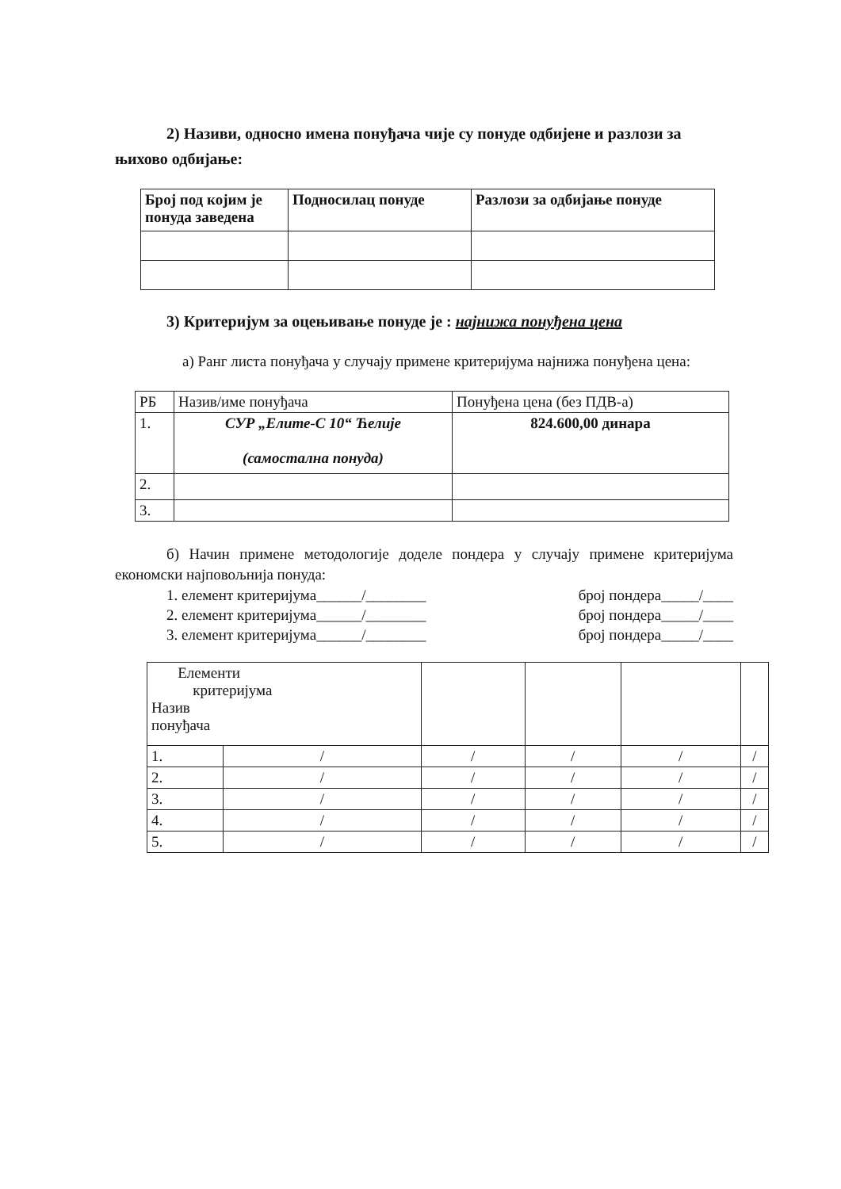2) Називи, односно имена понуђача чије су понуде одбијене и разлози за њихово одбијање:
| Број под којим је понуда заведена | Подносилац понуде | Разлози за одбијање понуде |
| --- | --- | --- |
3) Критеријум за оцењивање понуде је : најнижа понуђена цена
а) Ранг листа понуђача у случају примене критеријума најнижа понуђена цена:
| РБ | Назив/име понуђача | Понуђена цена (без ПДВ-а) |
| 1. | СУР „Елите-С 10“ Ћелије (самостална понуда) | 824.600,00 динара |
| 2. | | |
| 3. | | |
б) Начин примене методологије доделе пондера у случају примене критеријума економски најповољнија понуда:
1. елемент критеријума______/________
2. елемент критеријума______/________
3. елемент критеријума______/________
број пондера_____/____
број пондера_____/____
број пондера_____/____
| Елементи критеријума Назив понуђача | | | | | |
| 1. | / | / | / | / | / |
| 2. | / | / | / | / | / |
| 3. | / | / | / | / | / |
| 4. | / | / | / | / | / |
| 5. | / | / | / | / | / |